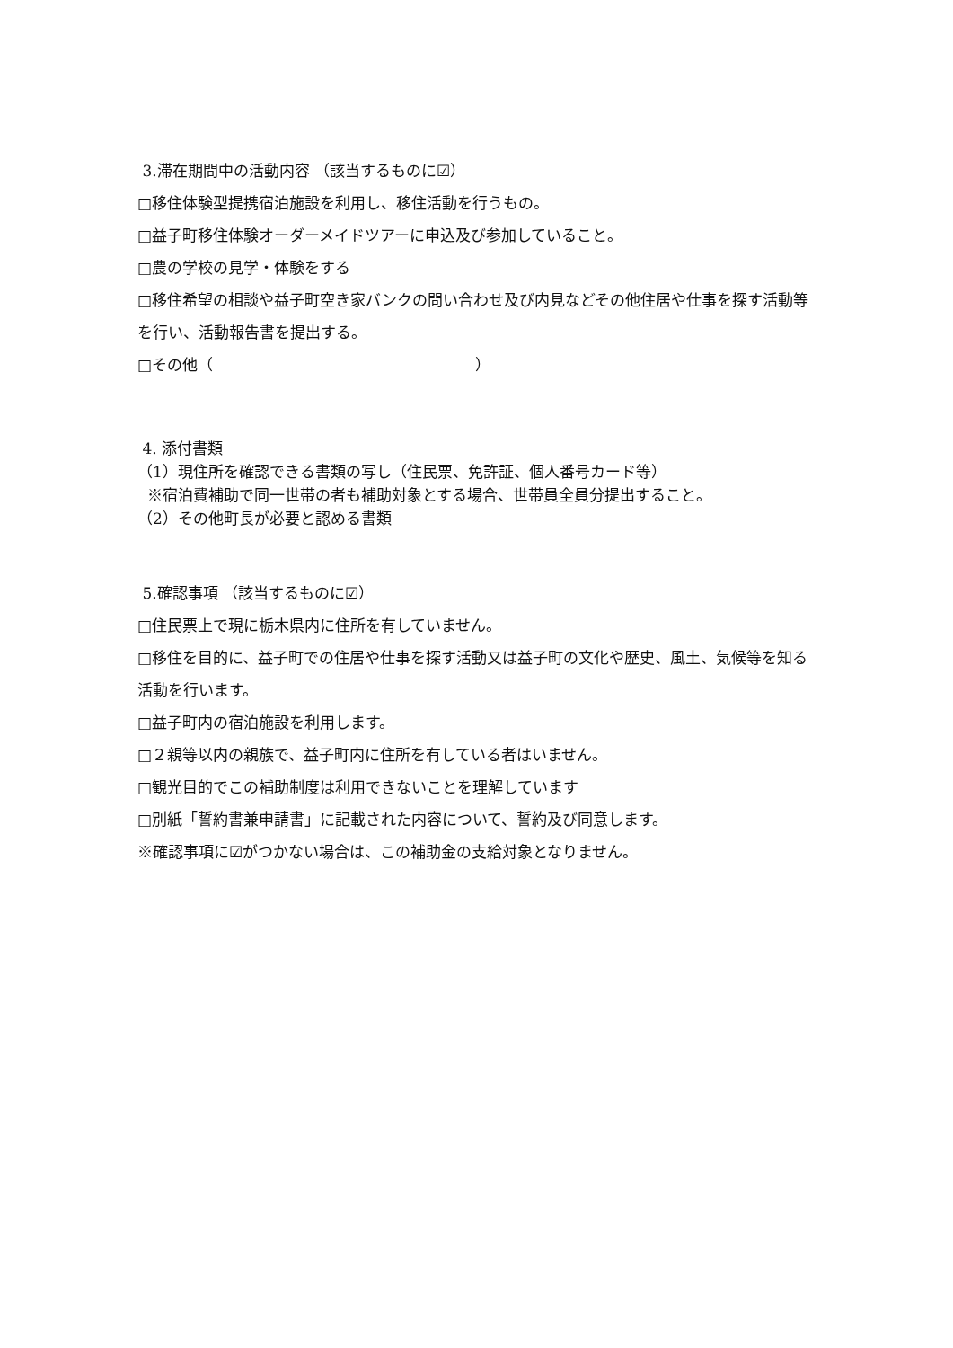3.滞在期間中の活動内容 （該当するものに☑）
□移住体験型提携宿泊施設を利用し、移住活動を行うもの。
□益子町移住体験オーダーメイドツアーに申込及び参加していること。
□農の学校の見学・体験をする
□移住希望の相談や益子町空き家バンクの問い合わせ及び内見などその他住居や仕事を探す活動等を行い、活動報告書を提出する。
□その他（ ）
4. 添付書類
（1）現住所を確認できる書類の写し（住民票、免許証、個人番号カード等）
※宿泊費補助で同一世帯の者も補助対象とする場合、世帯員全員分提出すること。
（2）その他町長が必要と認める書類
5.確認事項 （該当するものに☑）
□住民票上で現に栃木県内に住所を有していません。
□移住を目的に、益子町での住居や仕事を探す活動又は益子町の文化や歴史、風土、気候等を知る活動を行います。
□益子町内の宿泊施設を利用します。
□２親等以内の親族で、益子町内に住所を有している者はいません。
□観光目的でこの補助制度は利用できないことを理解しています
□別紙「誓約書兼申請書」に記載された内容について、誓約及び同意します。
※確認事項に☑がつかない場合は、この補助金の支給対象となりません。